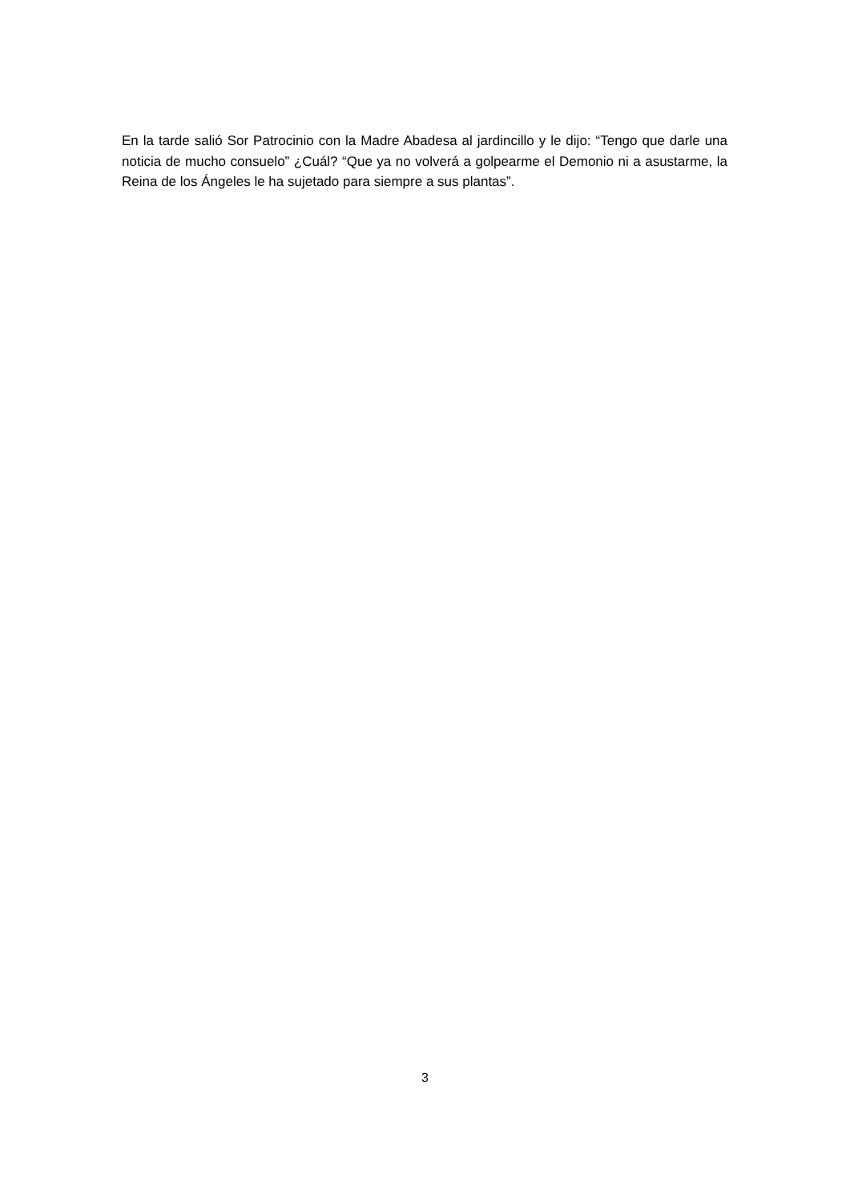En la tarde salió Sor Patrocinio con la Madre Abadesa al jardincillo y le dijo: “Tengo que darle una noticia de mucho consuelo” ¿Cuál? “Que ya no volverá a golpearme el Demonio ni a asustarme, la Reina de los Ángeles le ha sujetado para siempre a sus plantas”.
3